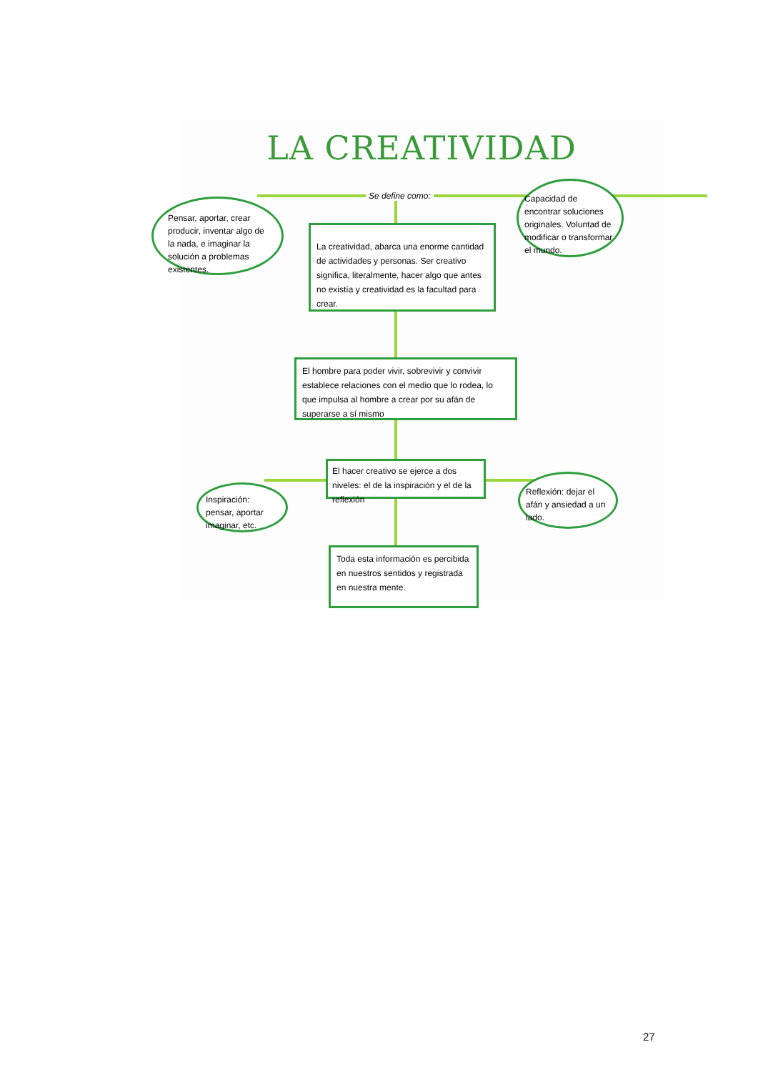LA CREATIVIDAD
Se define como:
Pensar, aportar, crear producir, inventar algo de la nada, e imaginar la solución a problemas existentes.
La creatividad, abarca una enorme cantidad de actividades y personas. Ser creativo significa, literalmente, hacer algo que antes no existía y creatividad es la facultad para crear.
Capacidad de encontrar soluciones originales. Voluntad de modificar o transformar el mundo.
El hombre para poder vivir, sobrevivir y convivir establece relaciones con el medio que lo rodea, lo que impulsa al hombre a crear por su afán de superarse a sí mismo
El hacer creativo se ejerce a dos niveles: el de la inspiración y el de la reflexión
Inspiración: pensar, aportar imaginar, etc.
Reflexión: dejar el afán y ansiedad a un lado.
Toda esta información es percibida en nuestros sentidos y registrada en nuestra mente.
27